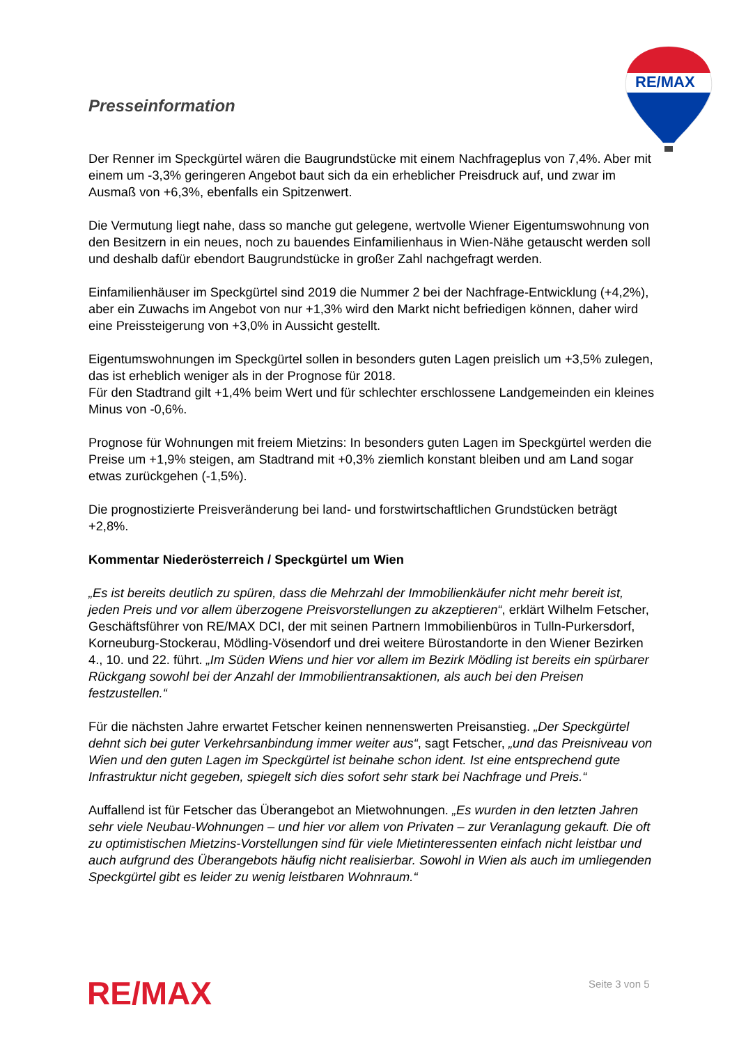Presseinformation
RE/MAX
Der Renner im Speckgürtel wären die Baugrundstücke mit einem Nachfrageplus von 7,4%. Aber mit einem um -3,3% geringeren Angebot baut sich da ein erheblicher Preisdruck auf, und zwar im Ausmaß von +6,3%, ebenfalls ein Spitzenwert.
Die Vermutung liegt nahe, dass so manche gut gelegene, wertvolle Wiener Eigentumswohnung von den Besitzern in ein neues, noch zu bauendes Einfamilienhaus in Wien-Nähe getauscht werden soll und deshalb dafür ebendort Baugrundstücke in großer Zahl nachgefragt werden.
Einfamilienhäuser im Speckgürtel sind 2019 die Nummer 2 bei der Nachfrage-Entwicklung (+4,2%), aber ein Zuwachs im Angebot von nur +1,3% wird den Markt nicht befriedigen können, daher wird eine Preissteigerung von +3,0% in Aussicht gestellt.
Eigentumswohnungen im Speckgürtel sollen in besonders guten Lagen preislich um +3,5% zulegen, das ist erheblich weniger als in der Prognose für 2018.
Für den Stadtrand gilt +1,4% beim Wert und für schlechter erschlossene Landgemeinden ein kleines Minus von -0,6%.
Prognose für Wohnungen mit freiem Mietzins: In besonders guten Lagen im Speckgürtel werden die Preise um +1,9% steigen, am Stadtrand mit +0,3% ziemlich konstant bleiben und am Land sogar etwas zurückgehen (-1,5%).
Die prognostizierte Preisveränderung bei land- und forstwirtschaftlichen Grundstücken beträgt +2,8%.
Kommentar Niederösterreich / Speckgürtel um Wien
„Es ist bereits deutlich zu spüren, dass die Mehrzahl der Immobilienkäufer nicht mehr bereit ist, jeden Preis und vor allem überzogene Preisvorstellungen zu akzeptieren“, erklärt Wilhelm Fetscher, Geschäftsführer von RE/MAX DCI, der mit seinen Partnern Immobilienbüros in Tulln-Purkersdorf, Korneuburg-Stockerau, Mödling-Vösendorf und drei weitere Bürostandorte in den Wiener Bezirken 4., 10. und 22. führt. „Im Süden Wiens und hier vor allem im Bezirk Mödling ist bereits ein spürbarer Rückgang sowohl bei der Anzahl der Immobilientransaktionen, als auch bei den Preisen festzustellen.“
Für die nächsten Jahre erwartet Fetscher keinen nennenswerten Preisanstieg. „Der Speckgürtel dehnt sich bei guter Verkehrsanbindung immer weiter aus“, sagt Fetscher, „und das Preisniveau von Wien und den guten Lagen im Speckgürtel ist beinahe schon ident. Ist eine entsprechend gute Infrastruktur nicht gegeben, spiegelt sich dies sofort sehr stark bei Nachfrage und Preis.“
Auffallend ist für Fetscher das Überangebot an Mietwohnungen. „Es wurden in den letzten Jahren sehr viele Neubau-Wohnungen – und hier vor allem von Privaten – zur Veranlagung gekauft. Die oft zu optimistischen Mietzins-Vorstellungen sind für viele Mietinteressenten einfach nicht leistbar und auch aufgrund des Überangebots häufig nicht realisierbar. Sowohl in Wien als auch im umliegenden Speckgürtel gibt es leider zu wenig leistbaren Wohnraum.“
RE/MAX Seite 3 von 5